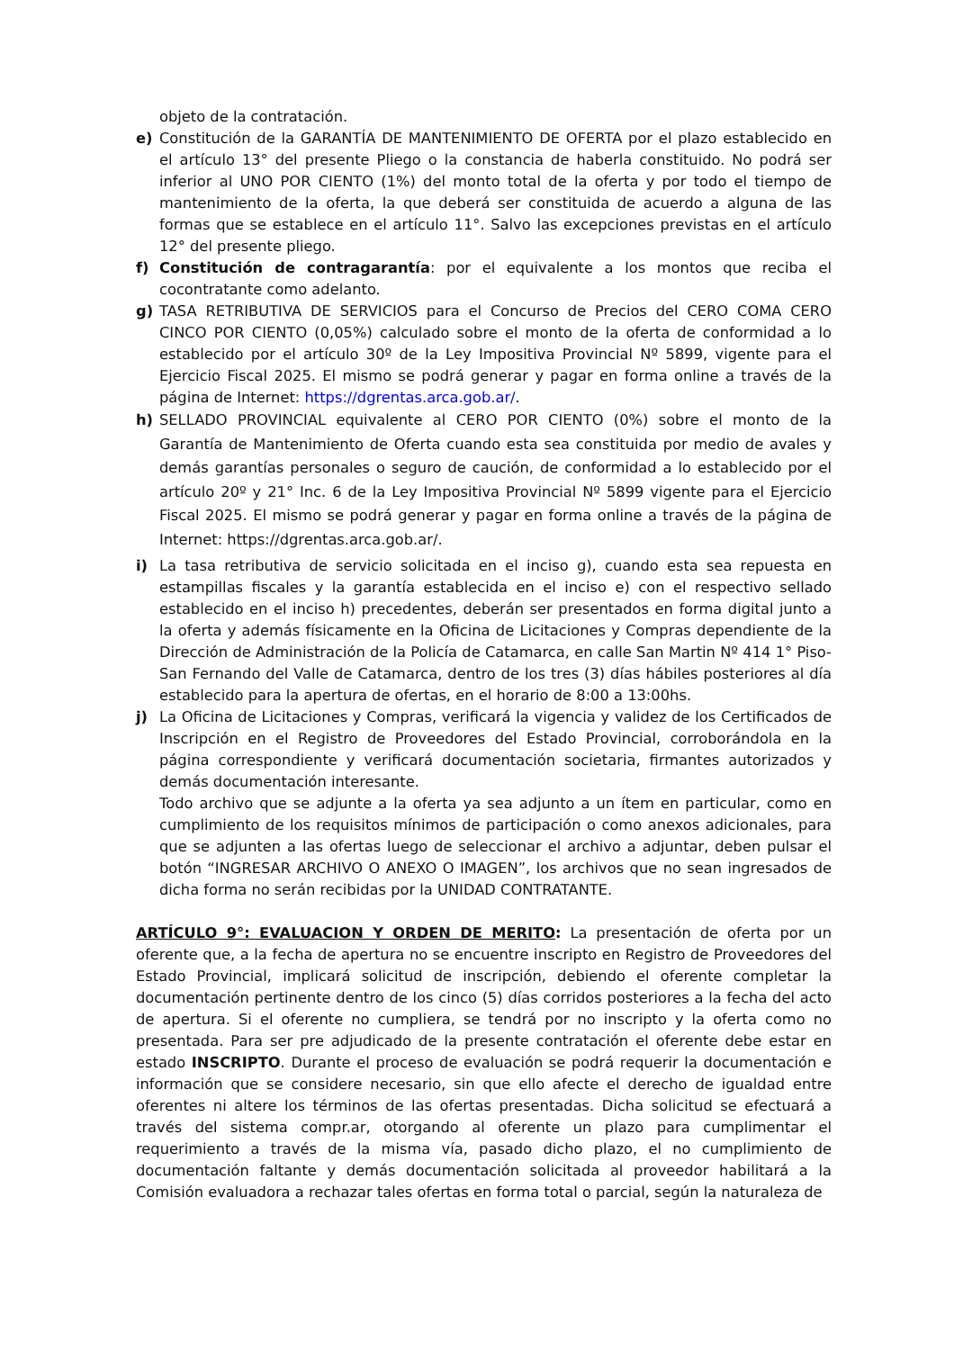objeto de la contratación.
e) Constitución de la GARANTÍA DE MANTENIMIENTO DE OFERTA por el plazo establecido en el artículo 13° del presente Pliego o la constancia de haberla constituido. No podrá ser inferior al UNO POR CIENTO (1%) del monto total de la oferta y por todo el tiempo de mantenimiento de la oferta, la que deberá ser constituida de acuerdo a alguna de las formas que se establece en el artículo 11°. Salvo las excepciones previstas en el artículo 12° del presente pliego.
f) Constitución de contragarantía: por el equivalente a los montos que reciba el cocontratante como adelanto.
g) TASA RETRIBUTIVA DE SERVICIOS para el Concurso de Precios del CERO COMA CERO CINCO POR CIENTO (0,05%) calculado sobre el monto de la oferta de conformidad a lo establecido por el artículo 30º de la Ley Impositiva Provincial Nº 5899, vigente para el Ejercicio Fiscal 2025. El mismo se podrá generar y pagar en forma online a través de la página de Internet: https://dgrentas.arca.gob.ar/.
h) SELLADO PROVINCIAL equivalente al CERO POR CIENTO (0%) sobre el monto de la Garantía de Mantenimiento de Oferta cuando esta sea constituida por medio de avales y demás garantías personales o seguro de caución, de conformidad a lo establecido por el artículo 20º y 21° Inc. 6 de la Ley Impositiva Provincial Nº 5899 vigente para el Ejercicio Fiscal 2025. El mismo se podrá generar y pagar en forma online a través de la página de Internet: https://dgrentas.arca.gob.ar/.
i) La tasa retributiva de servicio solicitada en el inciso g), cuando esta sea repuesta en estampillas fiscales y la garantía establecida en el inciso e) con el respectivo sellado establecido en el inciso h) precedentes, deberán ser presentados en forma digital junto a la oferta y además físicamente en la Oficina de Licitaciones y Compras dependiente de la Dirección de Administración de la Policía de Catamarca, en calle San Martin Nº 414 1° Piso- San Fernando del Valle de Catamarca, dentro de los tres (3) días hábiles posteriores al día establecido para la apertura de ofertas, en el horario de 8:00 a 13:00hs.
j) La Oficina de Licitaciones y Compras, verificará la vigencia y validez de los Certificados de Inscripción en el Registro de Proveedores del Estado Provincial, corroborándola en la página correspondiente y verificará documentación societaria, firmantes autorizados y demás documentación interesante.
Todo archivo que se adjunte a la oferta ya sea adjunto a un ítem en particular, como en cumplimiento de los requisitos mínimos de participación o como anexos adicionales, para que se adjunten a las ofertas luego de seleccionar el archivo a adjuntar, deben pulsar el botón “INGRESAR ARCHIVO O ANEXO O IMAGEN”, los archivos que no sean ingresados de dicha forma no serán recibidas por la UNIDAD CONTRATANTE.
ARTÍCULO 9°: EVALUACION Y ORDEN DE MERITO: La presentación de oferta por un oferente que, a la fecha de apertura no se encuentre inscripto en Registro de Proveedores del Estado Provincial, implicará solicitud de inscripción, debiendo el oferente completar la documentación pertinente dentro de los cinco (5) días corridos posteriores a la fecha del acto de apertura. Si el oferente no cumpliera, se tendrá por no inscripto y la oferta como no presentada. Para ser pre adjudicado de la presente contratación el oferente debe estar en estado INSCRIPTO. Durante el proceso de evaluación se podrá requerir la documentación e información que se considere necesario, sin que ello afecte el derecho de igualdad entre oferentes ni altere los términos de las ofertas presentadas. Dicha solicitud se efectuará a través del sistema compr.ar, otorgando al oferente un plazo para cumplimentar el requerimiento a través de la misma vía, pasado dicho plazo, el no cumplimiento de documentación faltante y demás documentación solicitada al proveedor habilitará a la Comisión evaluadora a rechazar tales ofertas en forma total o parcial, según la naturaleza de